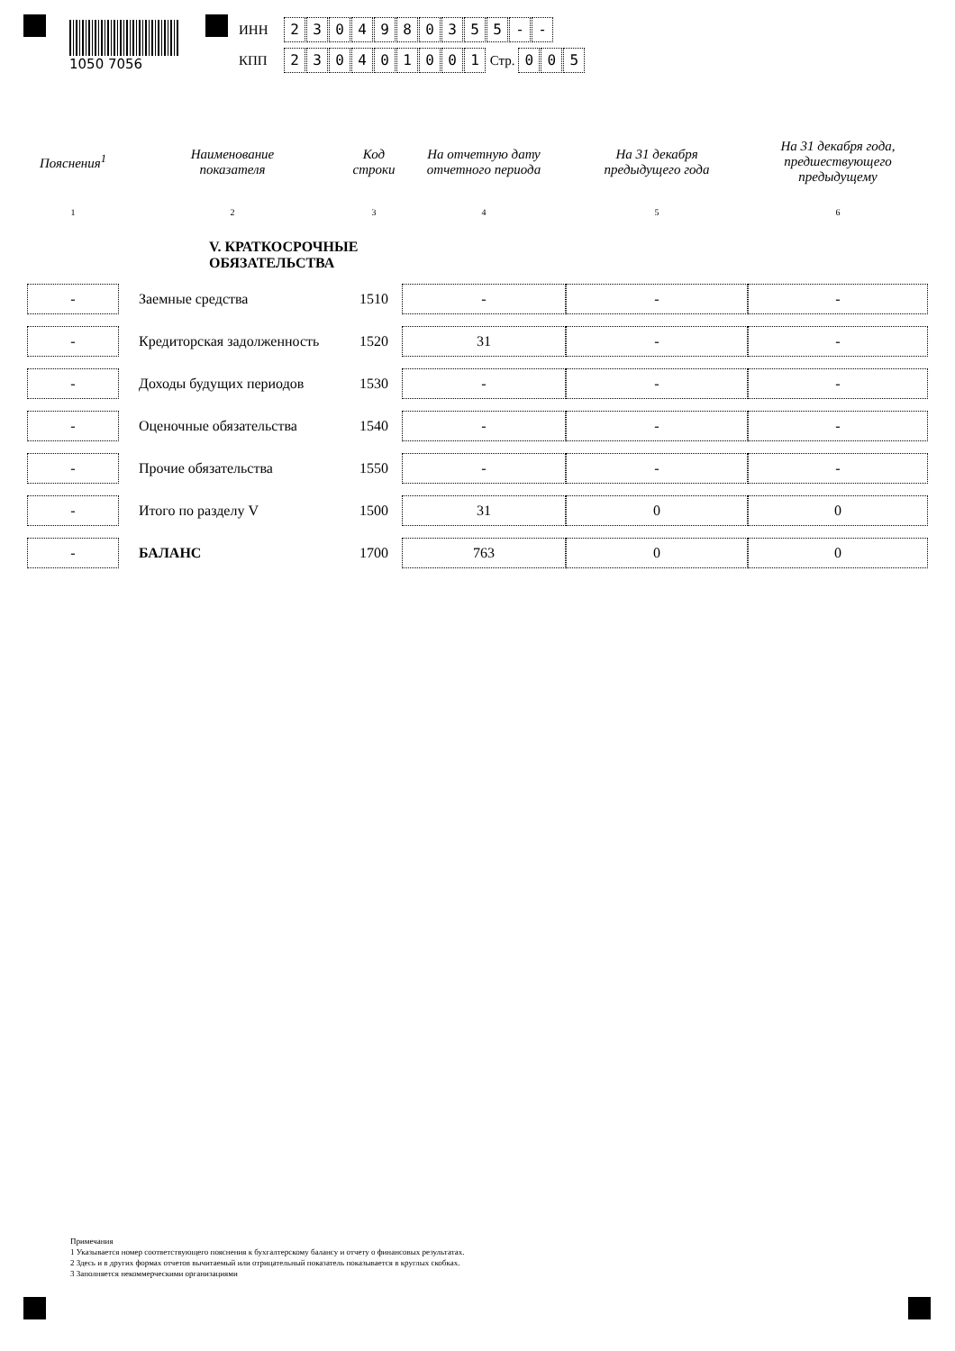1050 7056
ИНН 2304980355 - -
КПП 230401001 Стр. 0 0 5
| Пояснения<sup>1</sup> | Наименование показателя | Код строки | На отчетную дату отчетного периода | На 31 декабря предыдущего года | На 31 декабря года, предшествующего предыдущему |
| --- | --- | --- | --- | --- | --- |
| 1 | 2 | 3 | 4 | 5 | 6 |
| | V. КРАТКОСРОЧНЫЕ ОБЯЗАТЕЛЬСТВА | | | | |
| - | Заемные средства | 1510 | - | - | - |
| - | Кредиторская задолженность | 1520 | 31 | - | - |
| - | Доходы будущих периодов | 1530 | - | - | - |
| - | Оценочные обязательства | 1540 | - | - | - |
| - | Прочие обязательства | 1550 | - | - | - |
| - | Итого по разделу V | 1500 | 31 | 0 | 0 |
| - | БАЛАНС | 1700 | 763 | 0 | 0 |
Примечания
1 Указывается номер соответствующего пояснения к бухгалтерскому балансу и отчету о финансовых результатах.
2 Здесь и в других формах отчетов вычитаемый или отрицательный показатель показывается в круглых скобках.
3 Заполняется некоммерческими организациями